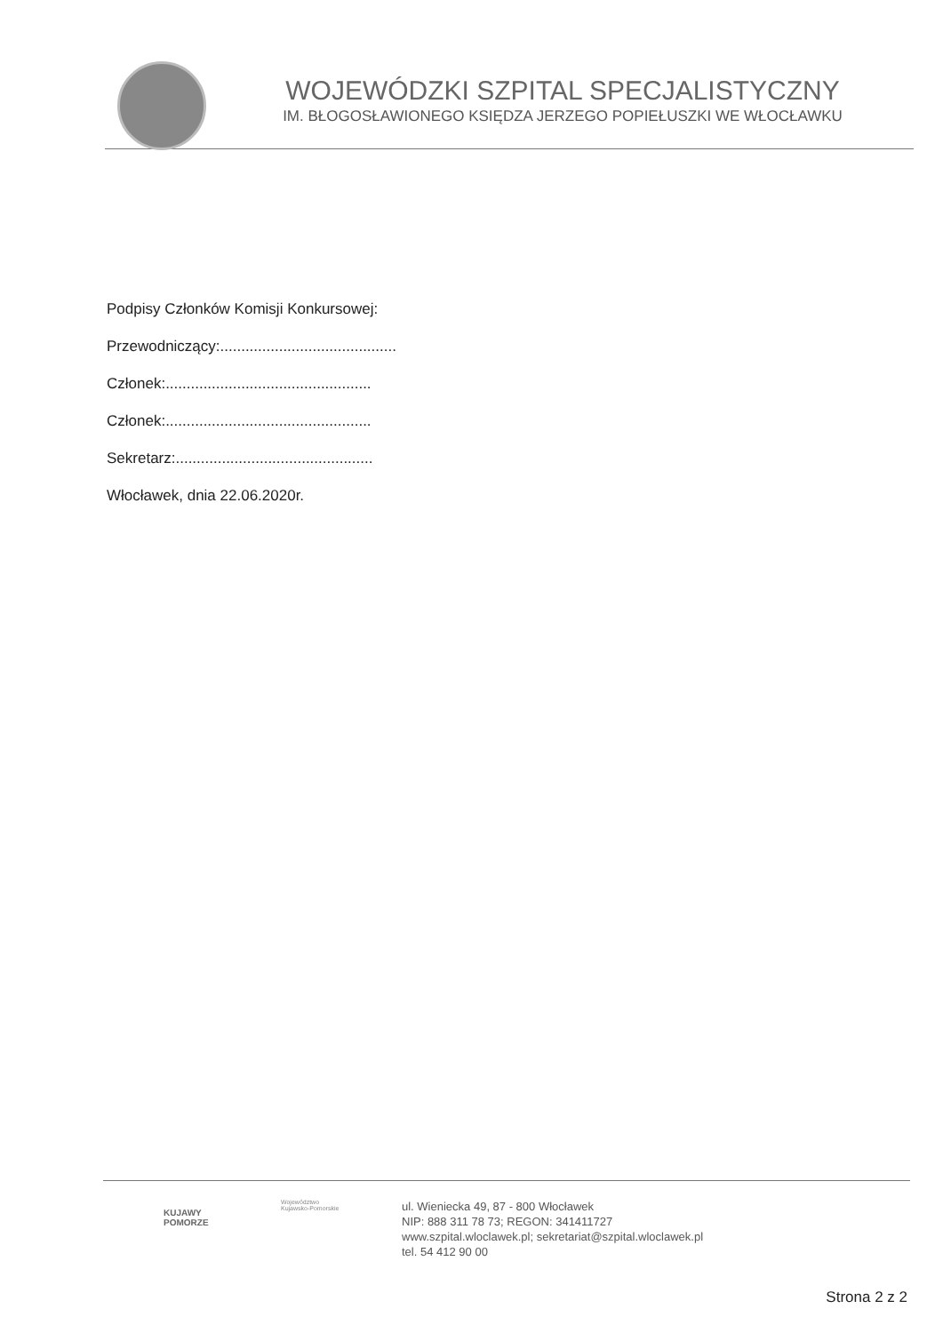WOJEWÓDZKI SZPITAL SPECJALISTYCZNY
IM. BŁOGOSŁAWIONEGO KSIĘDZA JERZEGO POPIEŁUSZKI WE WŁOCŁAWKU
Podpisy Członków Komisji Konkursowej:
Przewodniczący:..........................................
Członek:.................................................
Członek:.................................................
Sekretarz:...............................................
Włocławek, dnia 22.06.2020r.
KUJAWY
POMORZE
Województwo
Kujawsko-Pomorskie
ul. Wieniecka 49, 87 - 800 Włocławek
NIP: 888 311 78 73; REGON: 341411727
www.szpital.wloclawek.pl; sekretariat@szpital.wloclawek.pl
tel. 54 412 90 00
Strona 2 z 2